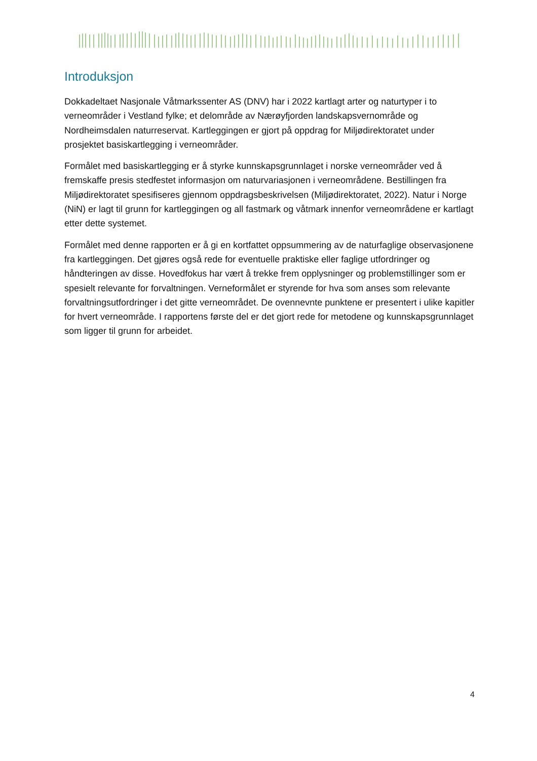Introduksjon
Dokkadeltaet Nasjonale Våtmarkssenter AS (DNV) har i 2022 kartlagt arter og naturtyper i to verneområder i Vestland fylke; et delområde av Nærøyfjorden landskapsvernområde og Nordheimsdalen naturreservat. Kartleggingen er gjort på oppdrag for Miljødirektoratet under prosjektet basiskartlegging i verneområder.
Formålet med basiskartlegging er å styrke kunnskapsgrunnlaget i norske verneområder ved å fremskaffe presis stedfestet informasjon om naturvariasjonen i verneområdene. Bestillingen fra Miljødirektoratet spesifiseres gjennom oppdragsbeskrivelsen (Miljødirektoratet, 2022). Natur i Norge (NiN) er lagt til grunn for kartleggingen og all fastmark og våtmark innenfor verneområdene er kartlagt etter dette systemet.
Formålet med denne rapporten er å gi en kortfattet oppsummering av de naturfaglige observasjonene fra kartleggingen. Det gjøres også rede for eventuelle praktiske eller faglige utfordringer og håndteringen av disse. Hovedfokus har vært å trekke frem opplysninger og problemstillinger som er spesielt relevante for forvaltningen. Verneformålet er styrende for hva som anses som relevante forvaltningsutfordringer i det gitte verneområdet. De ovennevnte punktene er presentert i ulike kapitler for hvert verneområde. I rapportens første del er det gjort rede for metodene og kunnskapsgrunnlaget som ligger til grunn for arbeidet.
4